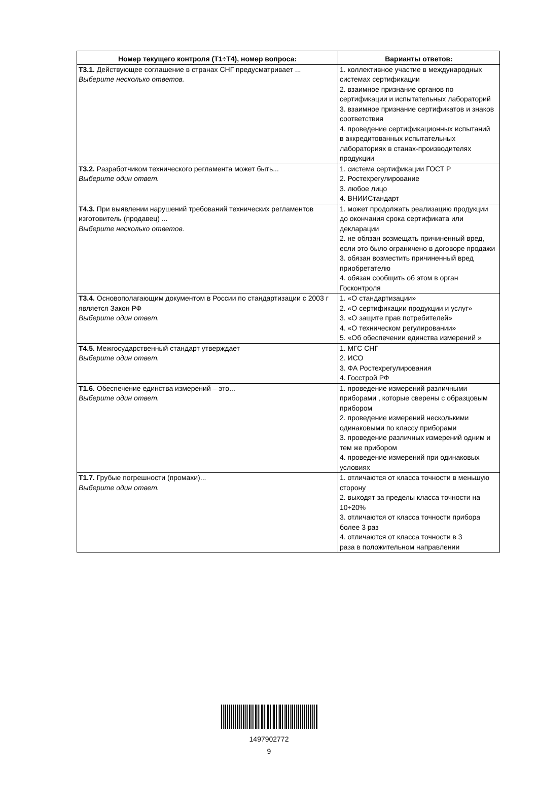| Номер текущего контроля (Т1÷Т4), номер вопроса: | Варианты ответов: |
| --- | --- |
| Т3.1. Действующее соглашение в странах СНГ предусматривает ... Выберите несколько ответов. | 1. коллективное участие в международных системах сертификации 2. взаимное признание органов по сертификации и испытательных лабораторий 3. взаимное признание сертификатов и знаков соответствия 4. проведение сертификационных испытаний в аккредитованных испытательных лабораториях в станах-производителях продукции |
| Т3.2. Разработчиком технического регламента может быть... Выберите один ответ. | 1. система сертификации ГОСТ Р 2. Ростехрегулирование 3. любое лицо 4. ВНИИСтандарт |
| Т4.3. При выявлении нарушений требований технических регламентов изготовитель (продавец) ... Выберите несколько ответов. | 1. может продолжать реализацию продукции до окончания срока сертификата или декларации 2. не обязан возмещать причиненный вред, если это было ограничено в договоре продажи 3. обязан возместить причиненный вред приобретателю 4. обязан сообщить об этом в орган Госконтроля |
| Т3.4. Основополагающим документом в России по стандартизации с 2003 г является Закон РФ Выберите один ответ. | 1. «О стандартизации» 2. «О сертификации продукции и услуг» 3. «О защите прав потребителей» 4. «О техническом регулировании» 5. «Об обеспечении единства измерений » |
| Т4.5. Межгосударственный стандарт утверждает Выберите один ответ. | 1. МГС СНГ 2. ИСО 3. ФА Ростехрегулирования 4. Госстрой РФ |
| Т1.6. Обеспечение единства измерений – это... Выберите один ответ. | 1. проведение измерений различными приборами , которые сверены с образцовым прибором 2. проведение измерений несколькими одинаковыми по классу приборами 3. проведение различных измерений одним и тем же прибором 4. проведение измерений при одинаковых условиях |
| Т1.7. Грубые погрешности (промахи)... Выберите один ответ. | 1. отличаются от класса точности в меньшую сторону 2. выходят за пределы класса точности на 10÷20% 3. отличаются от класса точности прибора более 3 раз 4. отличаются от класса точности в 3 раза в положительном направлении |
1497902772
9